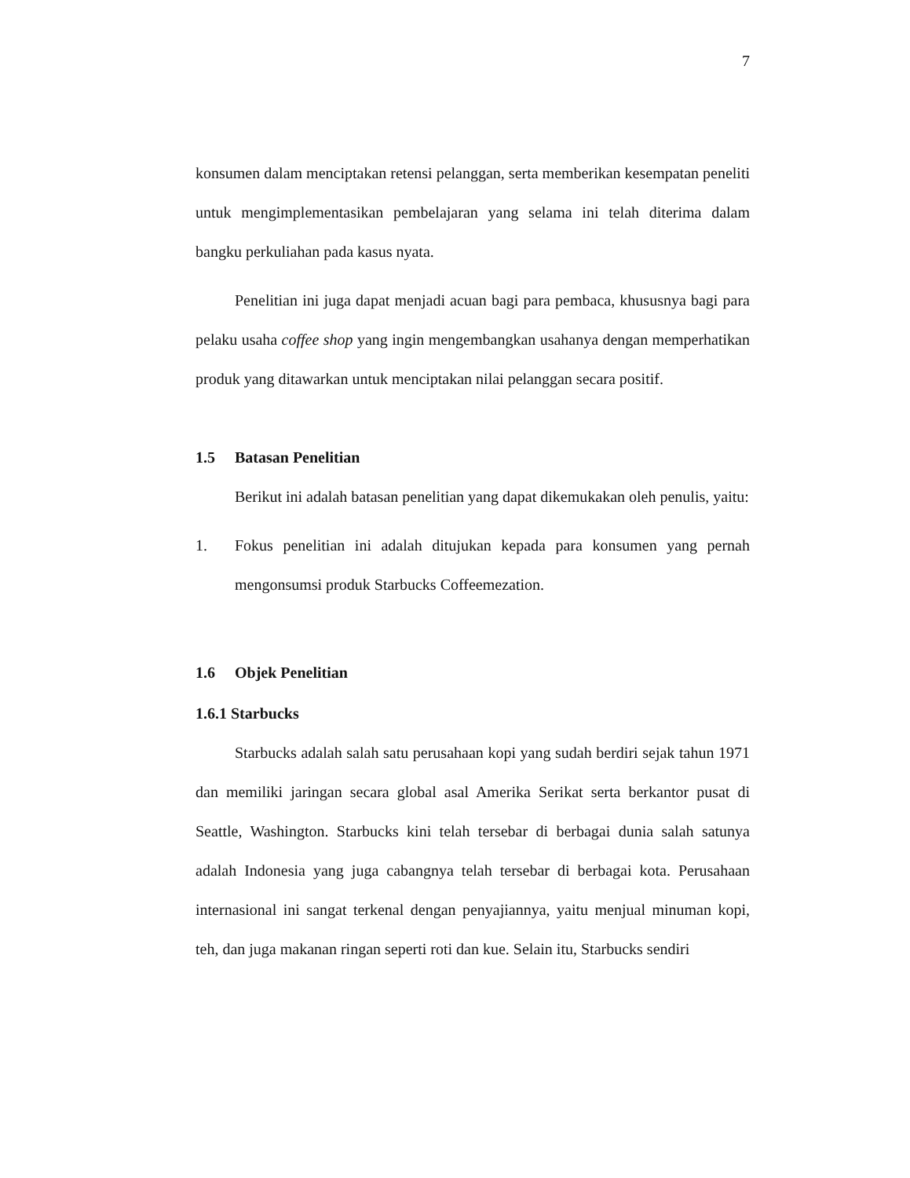7
konsumen dalam menciptakan retensi pelanggan, serta memberikan kesempatan peneliti untuk mengimplementasikan pembelajaran yang selama ini telah diterima dalam bangku perkuliahan pada kasus nyata.
Penelitian ini juga dapat menjadi acuan bagi para pembaca, khususnya bagi para pelaku usaha coffee shop yang ingin mengembangkan usahanya dengan memperhatikan produk yang ditawarkan untuk menciptakan nilai pelanggan secara positif.
1.5 Batasan Penelitian
Berikut ini adalah batasan penelitian yang dapat dikemukakan oleh penulis, yaitu:
1. Fokus penelitian ini adalah ditujukan kepada para konsumen yang pernah mengonsumsi produk Starbucks Coffeemezation.
1.6 Objek Penelitian
1.6.1 Starbucks
Starbucks adalah salah satu perusahaan kopi yang sudah berdiri sejak tahun 1971 dan memiliki jaringan secara global asal Amerika Serikat serta berkantor pusat di Seattle, Washington. Starbucks kini telah tersebar di berbagai dunia salah satunya adalah Indonesia yang juga cabangnya telah tersebar di berbagai kota. Perusahaan internasional ini sangat terkenal dengan penyajiannya, yaitu menjual minuman kopi, teh, dan juga makanan ringan seperti roti dan kue. Selain itu, Starbucks sendiri